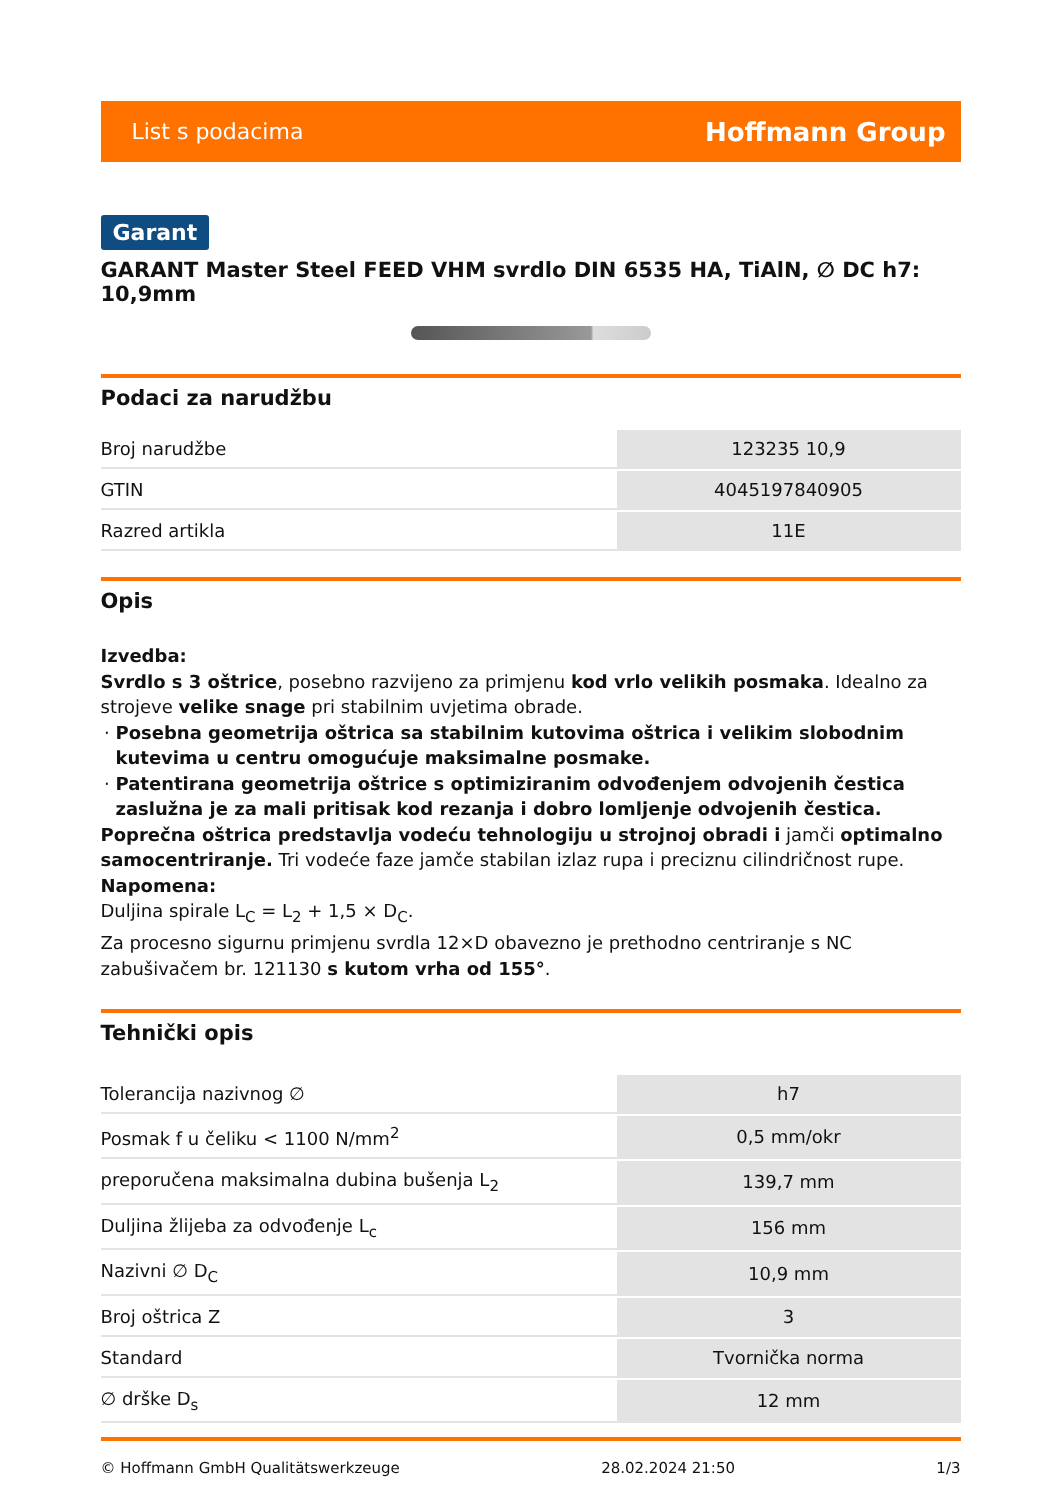List s podacima Hoffmann Group
Garant
GARANT Master Steel FEED VHM svrdlo DIN 6535 HA, TiAlN, ∅ DC h7: 10,9mm
Podaci za narudžbu
| Broj narudžbe | 123235 10,9 |
| GTIN | 4045197840905 |
| Razred artikla | 11E |
Opis
Izvedba:
Svrdlo s 3 oštrice, posebno razvijeno za primjenu kod vrlo velikih posmaka. Idealno za strojeve velike snage pri stabilnim uvjetima obrade.
Posebna geometrija oštrica sa stabilnim kutovima oštrica i velikim slobodnim kutevima u centru omogućuje maksimalne posmake.
Patentirana geometrija oštrice s optimiziranim odvođenjem odvojenih čestica zaslužna je za mali pritisak kod rezanja i dobro lomljenje odvojenih čestica.
Poprečna oštrica predstavlja vodeću tehnologiju u strojnoj obradi i jamči optimalno samocentriranje. Tri vodeće faze jamče stabilan izlaz rupa i preciznu cilindričnost rupe.
Napomena:
Duljina spirale L<sub>C</sub> = L<sub>2</sub> + 1,5 × D<sub>C</sub>.
Za procesno sigurnu primjenu svrdla 12×D obavezno je prethodno centriranje s NC zabušivačem br. 121130 s kutom vrha od 155°.
Tehnički opis
| Tolerancija nazivnog ∅ | h7 |
| Posmak f u čeliku < 1100 N/mm<sup>2</sup> | 0,5 mm/okr |
| preporučena maksimalna dubina bušenja L<sub>2</sub> | 139,7 mm |
| Duljina žlijeba za odvođenje L<sub>c</sub> | 156 mm |
| Nazivni ∅ D<sub>C</sub> | 10,9 mm |
| Broj oštrica Z | 3 |
| Standard | Tvornička norma |
| ∅ drške D<sub>s</sub> | 12 mm |
© Hoffmann GmbH Qualitätswerkzeuge 28.02.2024 21:50 1/3